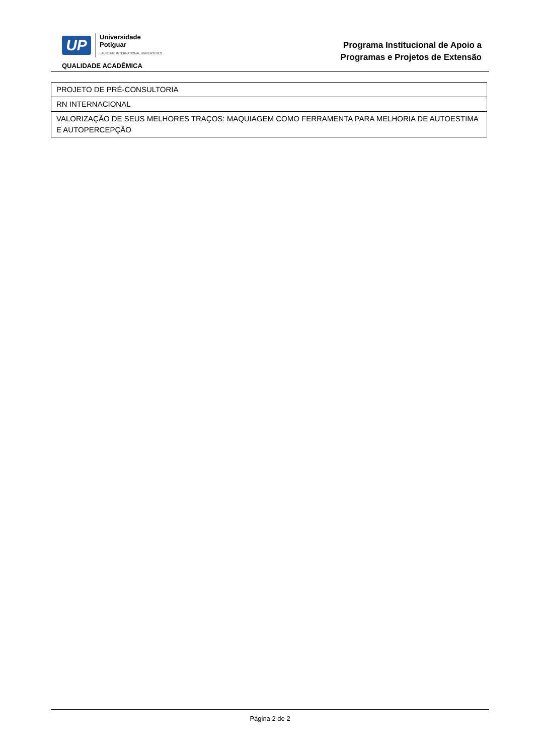UP
Universidade
Potiguar
LAUREATE INTERNATIONAL UNIVERSITIES
QUALIDADE ACADÊMICA
Programa Institucional de Apoio a
Programas e Projetos de Extensão
| PROJETO DE PRÉ-CONSULTORIA |
| RN INTERNACIONAL |
| VALORIZAÇÃO DE SEUS MELHORES TRAÇOS: MAQUIAGEM COMO FERRAMENTA PARA MELHORIA DE AUTOESTIMA E AUTOPERCEPÇÃO |
Página 2 de 2